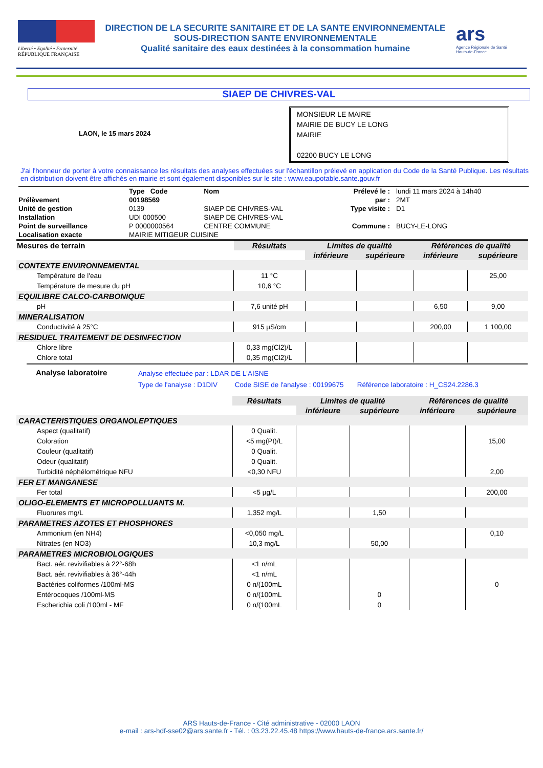Liberté • Egalité • Fraternité
RÉPUBLIQUE FRANÇAISE
DIRECTION DE LA SECURITE SANITAIRE ET DE LA SANTE ENVIRONNEMENTALE
SOUS-DIRECTION SANTE ENVIRONNEMENTALE
Qualité sanitaire des eaux destinées à la consommation humaine
ars
Agence Régionale de Santé
Hauts-de-France
SIAEP DE CHIVRES-VAL
LAON, le 15 mars 2024
MONSIEUR LE MAIRE
MAIRIE DE BUCY LE LONG
MAIRIE
02200 BUCY LE LONG
J'ai l'honneur de porter à votre connaissance les résultats des analyses effectuées sur l'échantillon prélevé en application du Code de la Santé Publique. Les résultats en distribution doivent être affichés en mairie et sont également disponibles sur le site : www.eaupotable.sante.gouv.fr
| | Type Code | Nom | Prélevé le : | lundi 11 mars 2024 à 14h40 |
| Prélèvement | 00198569 | | par : | 2MT |
| Unité de gestion | 0139 | SIAEP DE CHIVRES-VAL | Type visite : | D1 |
| Installation | UDI 000500 | SIAEP DE CHIVRES-VAL | | |
| Point de surveillance | P 0000000564 | CENTRE COMMUNE | Commune : | BUCY-LE-LONG |
| Localisation exacte | MAIRIE MITIGEUR CUISINE | | | |
| Mesures de terrain | Résultats | Limites de qualité | | Références de qualité | |
| --- | --- | --- | --- | --- | --- |
| | | inférieure | supérieure | inférieure | supérieure |
| CONTEXTE ENVIRONNEMENTAL | | | | | |
| Température de l'eau | 11 °C | | | | 25,00 |
| Température de mesure du pH | 10,6 °C | | | | |
| EQUILIBRE CALCO-CARBONIQUE | | | | | |
| pH | 7,6 unité pH | | | 6,50 | 9,00 |
| MINERALISATION | | | | | |
| Conductivité à 25°C | 915 µS/cm | | | 200,00 | 1 100,00 |
| RESIDUEL TRAITEMENT DE DESINFECTION | | | | | |
| Chlore libre | 0,33 mg(Cl2)/L | | | | |
| Chlore total | 0,35 mg(Cl2)/L | | | | |
Analyse laboratoire
Analyse effectuée par : LDAR DE L'AISNE
Type de l'analyse : D1DIV Code SISE de l'analyse : 00199675 Référence laboratoire : H_CS24.2286.3
| | Résultats | Limites de qualité | | Références de qualité | |
| --- | --- | --- | --- | --- | --- |
| | | inférieure | supérieure | inférieure | supérieure |
| CARACTERISTIQUES ORGANOLEPTIQUES | | | | | |
| Aspect (qualitatif) | 0 Qualit. | | | | |
| Coloration | <5 mg(Pt)/L | | | | 15,00 |
| Couleur (qualitatif) | 0 Qualit. | | | | |
| Odeur (qualitatif) | 0 Qualit. | | | | |
| Turbidité néphélométrique NFU | <0,30 NFU | | | | 2,00 |
| FER ET MANGANESE | | | | | |
| Fer total | <5 µg/L | | | | 200,00 |
| OLIGO-ELEMENTS ET MICROPOLLUANTS M. | | | | | |
| Fluorures mg/L | 1,352 mg/L | | 1,50 | | |
| PARAMETRES AZOTES ET PHOSPHORES | | | | | |
| Ammonium (en NH4) | <0,050 mg/L | | | | 0,10 |
| Nitrates (en NO3) | 10,3 mg/L | | 50,00 | | |
| PARAMETRES MICROBIOLOGIQUES | | | | | |
| Bact. aér. revivifiables à 22°-68h | <1 n/mL | | | | |
| Bact. aér. revivifiables à 36°-44h | <1 n/mL | | | | |
| Bactéries coliformes /100ml-MS | 0 n/(100mL | | | | 0 |
| Entérocoques /100ml-MS | 0 n/(100mL | | 0 | | |
| Escherichia coli /100ml - MF | 0 n/(100mL | | 0 | | |
ARS Hauts-de-France - Cité administrative - 02000 LAON
e-mail : ars-hdf-sse02@ars.sante.fr - Tél. : 03.23.22.45.48 https://www.hauts-de-france.ars.sante.fr/